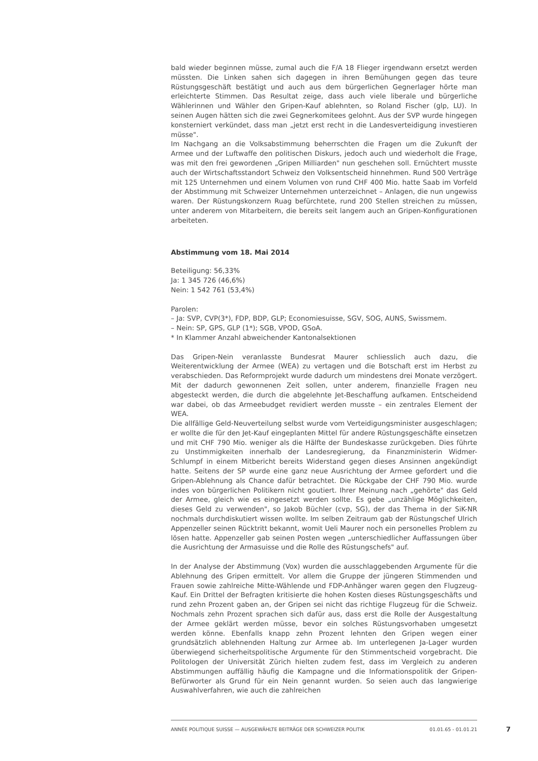bald wieder beginnen müsse, zumal auch die F/A 18 Flieger irgendwann ersetzt werden müssten. Die Linken sahen sich dagegen in ihren Bemühungen gegen das teure Rüstungsgeschäft bestätigt und auch aus dem bürgerlichen Gegnerlager hörte man erleichterte Stimmen. Das Resultat zeige, dass auch viele liberale und bürgerliche Wählerinnen und Wähler den Gripen-Kauf ablehnten, so Roland Fischer (glp, LU). In seinen Augen hätten sich die zwei Gegnerkomitees gelohnt. Aus der SVP wurde hingegen konsterniert verkündet, dass man „jetzt erst recht in die Landesverteidigung investieren müsse".
Im Nachgang an die Volksabstimmung beherrschten die Fragen um die Zukunft der Armee und der Luftwaffe den politischen Diskurs, jedoch auch und wiederholt die Frage, was mit den frei gewordenen „Gripen Milliarden" nun geschehen soll. Ernüchtert musste auch der Wirtschaftsstandort Schweiz den Volksentscheid hinnehmen. Rund 500 Verträge mit 125 Unternehmen und einem Volumen von rund CHF 400 Mio. hatte Saab im Vorfeld der Abstimmung mit Schweizer Unternehmen unterzeichnet – Anlagen, die nun ungewiss waren. Der Rüstungskonzern Ruag befürchtete, rund 200 Stellen streichen zu müssen, unter anderem von Mitarbeitern, die bereits seit langem auch an Gripen-Konfigurationen arbeiteten.
Abstimmung vom 18. Mai 2014
Beteiligung: 56,33%
Ja: 1 345 726 (46,6%)
Nein: 1 542 761 (53,4%)
Parolen:
– Ja: SVP, CVP(3*), FDP, BDP, GLP; Economiesuisse, SGV, SOG, AUNS, Swissmem.
– Nein: SP, GPS, GLP (1*); SGB, VPOD, GSoA.
* In Klammer Anzahl abweichender Kantonalsektionen
Das Gripen-Nein veranlasste Bundesrat Maurer schliesslich auch dazu, die Weiterentwicklung der Armee (WEA) zu vertagen und die Botschaft erst im Herbst zu verabschieden. Das Reformprojekt wurde dadurch um mindestens drei Monate verzögert. Mit der dadurch gewonnenen Zeit sollen, unter anderem, finanzielle Fragen neu abgesteckt werden, die durch die abgelehnte Jet-Beschaffung aufkamen. Entscheidend war dabei, ob das Armeebudget revidiert werden musste – ein zentrales Element der WEA.
Die allfällige Geld-Neuverteilung selbst wurde vom Verteidigungsminister ausgeschlagen; er wollte die für den Jet-Kauf eingeplanten Mittel für andere Rüstungsgeschäfte einsetzen und mit CHF 790 Mio. weniger als die Hälfte der Bundeskasse zurückgeben. Dies führte zu Unstimmigkeiten innerhalb der Landesregierung, da Finanzministerin Widmer-Schlumpf in einem Mitbericht bereits Widerstand gegen dieses Ansinnen angekündigt hatte. Seitens der SP wurde eine ganz neue Ausrichtung der Armee gefordert und die Gripen-Ablehnung als Chance dafür betrachtet. Die Rückgabe der CHF 790 Mio. wurde indes von bürgerlichen Politikern nicht goutiert. Ihrer Meinung nach „gehörte" das Geld der Armee, gleich wie es eingesetzt werden sollte. Es gebe „unzählige Möglichkeiten, dieses Geld zu verwenden", so Jakob Büchler (cvp, SG), der das Thema in der SiK-NR nochmals durchdiskutiert wissen wollte. Im selben Zeitraum gab der Rüstungschef Ulrich Appenzeller seinen Rücktritt bekannt, womit Ueli Maurer noch ein personelles Problem zu lösen hatte. Appenzeller gab seinen Posten wegen „unterschiedlicher Auffassungen über die Ausrichtung der Armasuisse und die Rolle des Rüstungschefs" auf.
In der Analyse der Abstimmung (Vox) wurden die ausschlaggebenden Argumente für die Ablehnung des Gripen ermittelt. Vor allem die Gruppe der jüngeren Stimmenden und Frauen sowie zahlreiche Mitte-Wählende und FDP-Anhänger waren gegen den Flugzeug-Kauf. Ein Drittel der Befragten kritisierte die hohen Kosten dieses Rüstungsgeschäfts und rund zehn Prozent gaben an, der Gripen sei nicht das richtige Flugzeug für die Schweiz. Nochmals zehn Prozent sprachen sich dafür aus, dass erst die Rolle der Ausgestaltung der Armee geklärt werden müsse, bevor ein solches Rüstungsvorhaben umgesetzt werden könne. Ebenfalls knapp zehn Prozent lehnten den Gripen wegen einer grundsätzlich ablehnenden Haltung zur Armee ab. Im unterlegenen Ja-Lager wurden überwiegend sicherheitspolitische Argumente für den Stimmentscheid vorgebracht. Die Politologen der Universität Zürich hielten zudem fest, dass im Vergleich zu anderen Abstimmungen auffällig häufig die Kampagne und die Informationspolitik der Gripen-Befürworter als Grund für ein Nein genannt wurden. So seien auch das langwierige Auswahlverfahren, wie auch die zahlreichen
ANNÉE POLITIQUE SUISSE — AUSGEWÄHLTE BEITRÄGE DER SCHWEIZER POLITIK 01.01.65 - 01.01.21
7